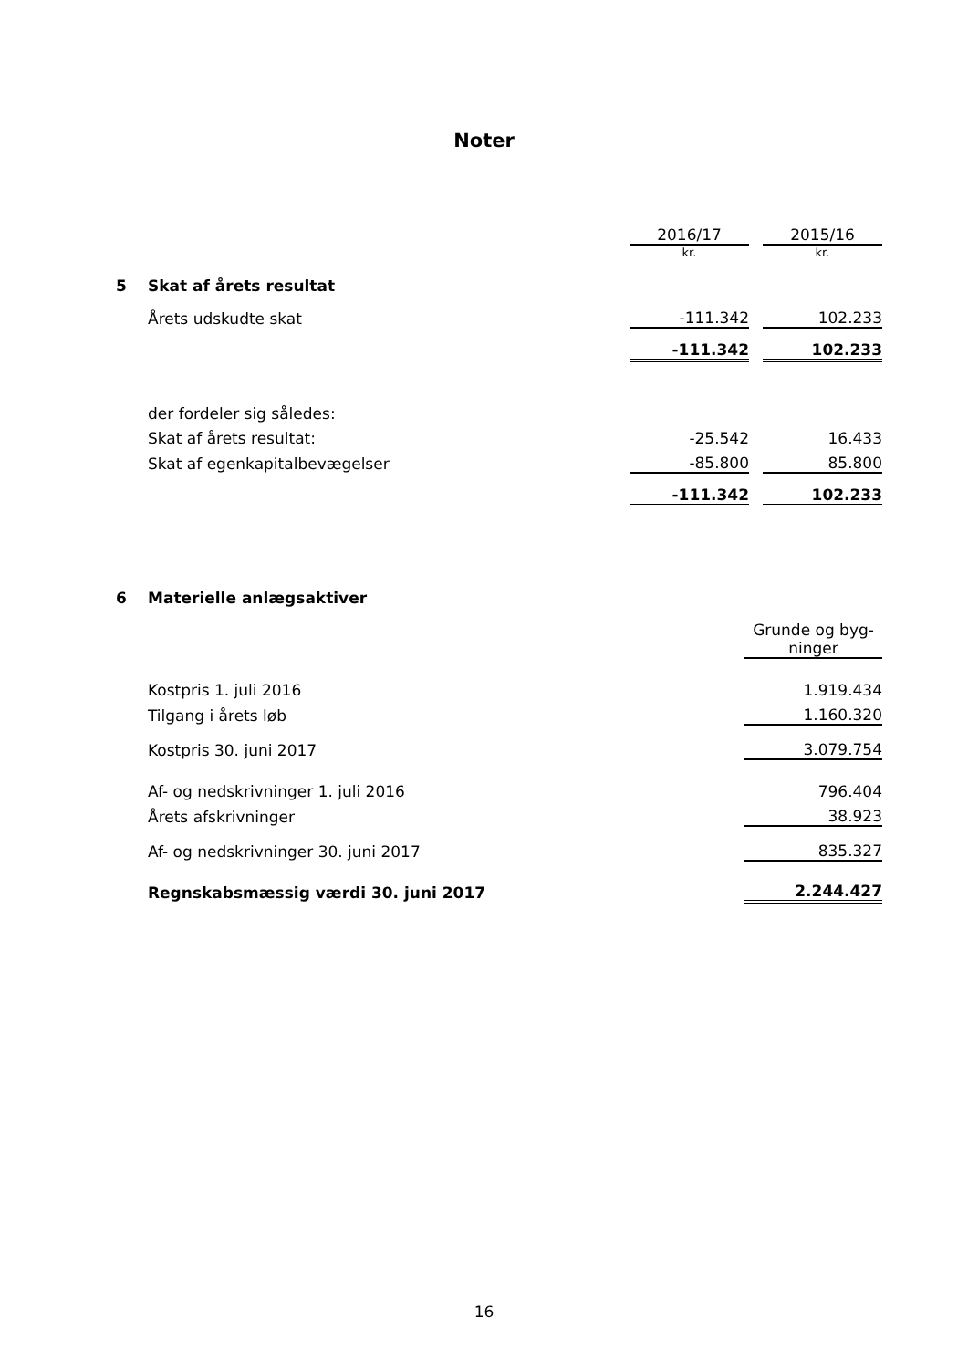Noter
| | | 2016/17 | | 2015/16 |
| | | kr. | | kr. |
| 5 | Skat af årets resultat | | | |
| | Årets udskudte skat | -111.342 | | 102.233 |
| | | -111.342 | | 102.233 |
| | der fordeler sig således: | | | |
| | Skat af årets resultat: | -25.542 | | 16.433 |
| | Skat af egenkapitalbevægelser | -85.800 | | 85.800 |
| | | -111.342 | | 102.233 |
| 6 | Materielle anlægsaktiver | |
| | | Grunde og byg- ninger |
| | Kostpris 1. juli 2016 | 1.919.434 |
| | Tilgang i årets løb | 1.160.320 |
| | Kostpris 30. juni 2017 | 3.079.754 |
| | Af- og nedskrivninger 1. juli 2016 | 796.404 |
| | Årets afskrivninger | 38.923 |
| | Af- og nedskrivninger 30. juni 2017 | 835.327 |
| | Regnskabsmæssig værdi 30. juni 2017 | 2.244.427 |
16